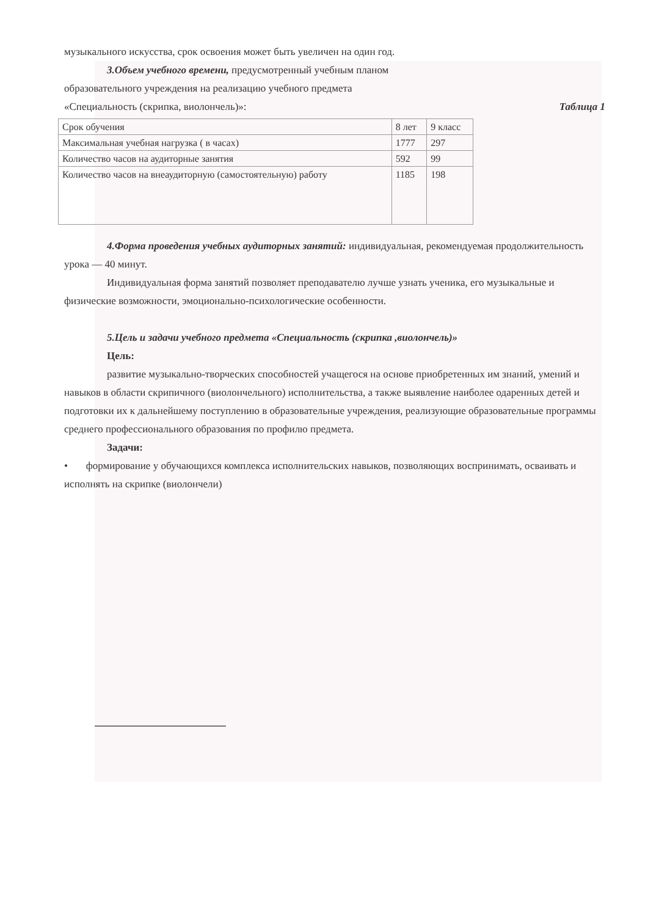музыкального искусства, срок освоения может быть увеличен на один год.
3.Объем учебного времени, предусмотренный учебным планом
образовательного учреждения на реализацию учебного предмета
«Специальность (скрипка, виолончель)»: Таблица 1
| Срок обучения | 8 лет | 9 класс |
| Максимальная учебная нагрузка ( в часах) | 1777 | 297 |
| Количество часов на аудиторные занятия | 592 | 99 |
| Количество часов на внеаудиторную (самостоятельную) работу | 1185 | 198 |
4.Форма проведения учебных аудиторных занятий: индивидуальная, рекомендуемая продолжительность урока — 40 минут.
Индивидуальная форма занятий позволяет преподавателю лучше узнать ученика, его музыкальные и физические возможности, эмоционально-психологические особенности.
5.Цель и задачи учебного предмета «Специальность (скрипка ,виолончель)»
Цель:
развитие музыкально-творческих способностей учащегося на основе приобретенных им знаний, умений и навыков в области скрипичного (виолончельного) исполнительства, а также выявление наиболее одаренных детей и подготовки их к дальнейшему поступлению в образовательные учреждения, реализующие образовательные программы среднего профессионального образования по профилю предмета.
Задачи:
• формирование у обучающихся комплекса исполнительских навыков, позволяющих воспринимать, осваивать и исполнять на скрипке (виолончели)